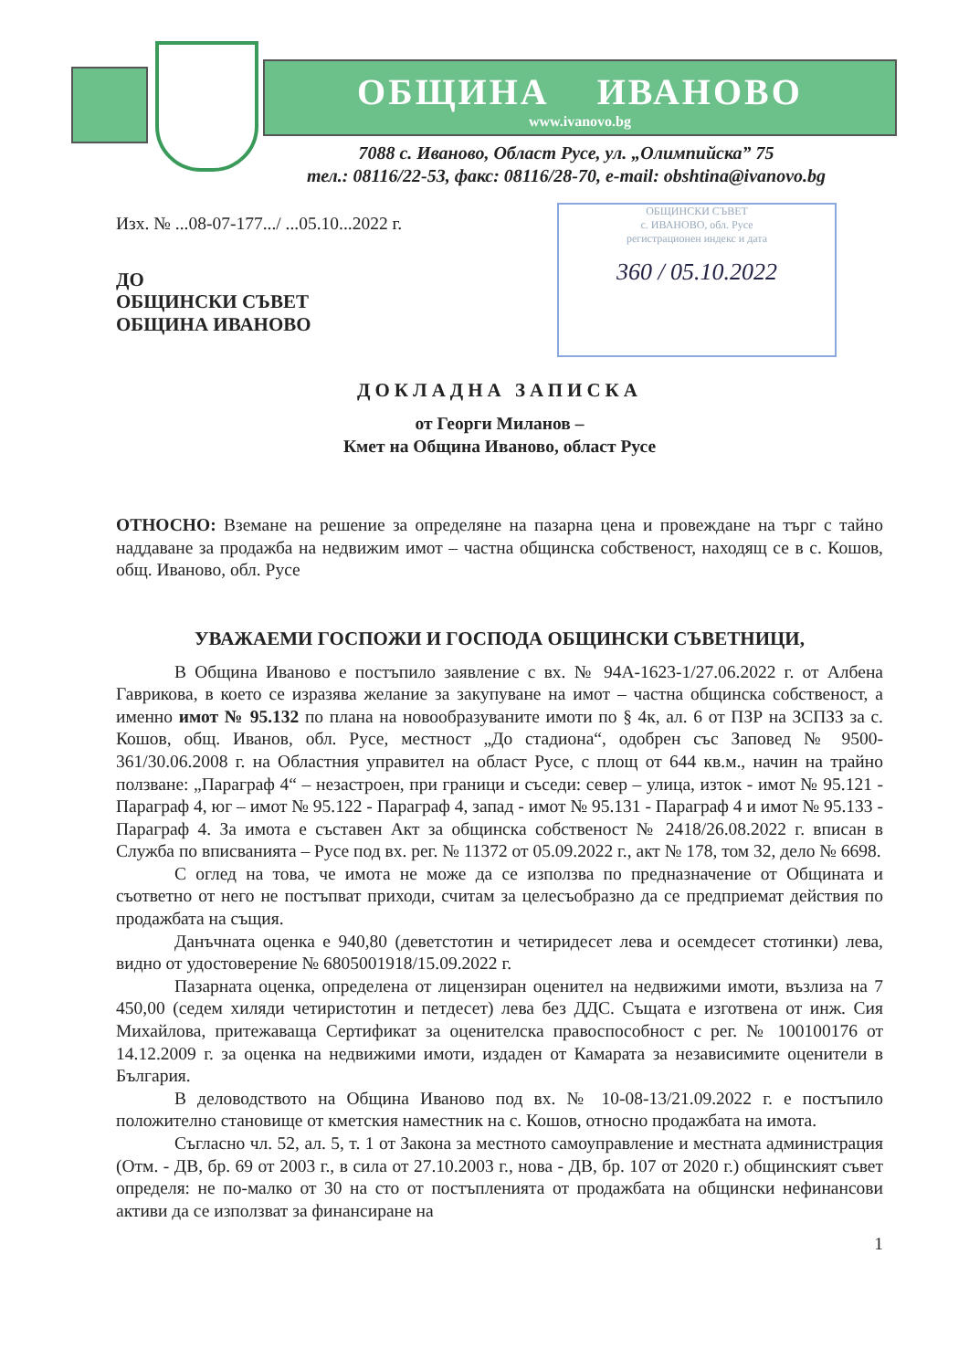ОБЩИНА ИВАНОВО
www.ivanovo.bg
7088 с. Иваново, Област Русе, ул. „Олимпийска” 75
тел.: 08116/22-53, факс: 08116/28-70, e-mail: obshtina@ivanovo.bg
ОБЩИНСКИ СЪВЕТ
с. ИВАНОВО, обл. Русе
регистрационен индекс и дата
360 / 05.10.2022
Изх. № ...08-07-177.../ ...05.10...2022 г.
ДО
ОБЩИНСКИ СЪВЕТ
ОБЩИНА ИВАНОВО
ДОКЛАДНА ЗАПИСКА
от Георги Миланов –
Кмет на Община Иваново, област Русе
ОТНОСНО: Вземане на решение за определяне на пазарна цена и провеждане на търг с тайно наддаване за продажба на недвижим имот – частна общинска собственост, находящ се в с. Кошов, общ. Иваново, обл. Русе
УВАЖАЕМИ ГОСПОЖИ И ГОСПОДА ОБЩИНСКИ СЪВЕТНИЦИ,
В Община Иваново е постъпило заявление с вх. № 94А-1623-1/27.06.2022 г. от Албена Гаврикова, в което се изразява желание за закупуване на имот – частна общинска собственост, а именно имот № 95.132 по плана на новообразуваните имоти по § 4к, ал. 6 от ПЗР на ЗСПЗЗ за с. Кошов, общ. Иванов, обл. Русе, местност „До стадиона“, одобрен със Заповед № 9500-361/30.06.2008 г. на Областния управител на област Русе, с площ от 644 кв.м., начин на трайно ползване: „Параграф 4“ – незастроен, при граници и съседи: север – улица, изток - имот № 95.121 - Параграф 4, юг – имот № 95.122 - Параграф 4, запад - имот № 95.131 - Параграф 4 и имот № 95.133 - Параграф 4. За имота е съставен Акт за общинска собственост № 2418/26.08.2022 г. вписан в Служба по вписванията – Русе под вх. рег. № 11372 от 05.09.2022 г., акт № 178, том 32, дело № 6698.
С оглед на това, че имота не може да се използва по предназначение от Общината и съответно от него не постъпват приходи, считам за целесъобразно да се предприемат действия по продажбата на същия.
Данъчната оценка е 940,80 (деветстотин и четиридесет лева и осемдесет стотинки) лева, видно от удостоверение № 6805001918/15.09.2022 г.
Пазарната оценка, определена от лицензиран оценител на недвижими имоти, възлиза на 7 450,00 (седем хиляди четиристотин и петдесет) лева без ДДС. Същата е изготвена от инж. Сия Михайлова, притежаваща Сертификат за оценителска правоспособност с рег. № 100100176 от 14.12.2009 г. за оценка на недвижими имоти, издаден от Камарата за независимите оценители в България.
В деловодството на Община Иваново под вх. № 10-08-13/21.09.2022 г. е постъпило положително становище от кметския наместник на с. Кошов, относно продажбата на имота.
Съгласно чл. 52, ал. 5, т. 1 от Закона за местното самоуправление и местната администрация (Отм. - ДВ, бр. 69 от 2003 г., в сила от 27.10.2003 г., нова - ДВ, бр. 107 от 2020 г.) общинският съвет определя: не по-малко от 30 на сто от постъпленията от продажбата на общински нефинансови активи да се използват за финансиране на
1